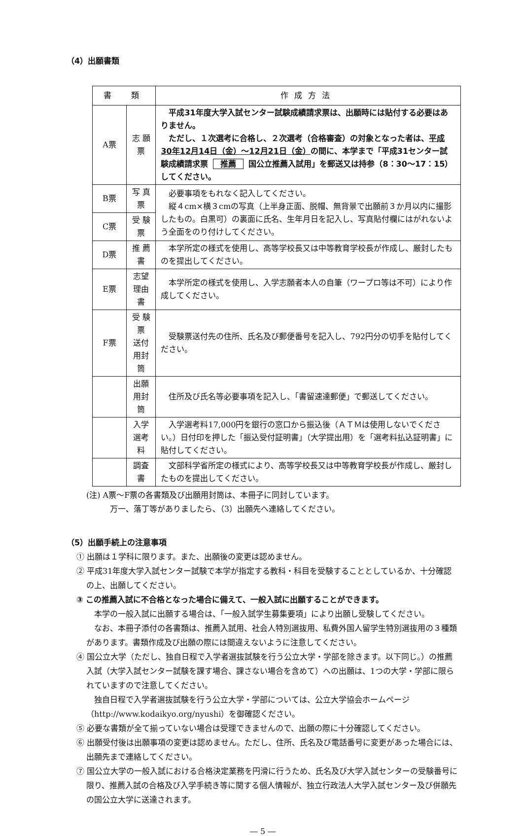（4）出願書類
| 書 類 | | 作成方法 |
| --- | --- | --- |
| A票 | 志 願 票 | 平成31年度大学入試センター試験成績請求票は、出願時には貼付する必要はありません。 ただし、１次選考に合格し、２次選考（合格審査）の対象となった者は、 平成30年12月14日（金）～12月21日（金） の間に、本学まで「平成31センター試験成績請求票 推薦 国公立推薦入試用」を郵送又は持参（8：30～17：15）してください。 |
| B票 | 写 真 票 | 必要事項をもれなく記入してください。 縦４cm×横３cmの写真（上半身正面、脱帽、無背景で出願前３か月以内に撮影したもの。白黒可）の裏面に氏名、生年月日を記入し、写真貼付欄にはがれないよう全面をのり付けしてください。 |
| C票 | 受 験 票 | |
| D票 | 推 薦 書 | 本学所定の様式を使用し、高等学校長又は中等教育学校長が作成し、厳封したものを提出してください。 |
| E票 | 志望理由書 | 本学所定の様式を使用し、入学志願者本人の自筆（ワープロ等は不可）により作成してください。 |
| F票 | 受 験 票 送付用封筒 | 受験票送付先の住所、氏名及び郵便番号を記入し、792円分の切手を貼付してください。 |
| | 出願用封筒 | 住所及び氏名等必要事項を記入し、「書留速達郵便」で郵送してください。 |
| | 入学選考料 | 入学選考料17,000円を銀行の窓口から振込後（ＡＴＭは使用しないでください。）日付印を押した「振込受付証明書」（大学提出用）を「選考料払込証明書」に貼付してください。 |
| | 調査書 | 文部科学省所定の様式により、高等学校長又は中等教育学校長が作成し、厳封したものを提出してください。 |
(注) A票～F票の各書類及び出願用封筒は、本冊子に同封しています。
　　　万一、落丁等がありましたら、（3）出願先へ連絡してください。
（5）出願手続上の注意事項
① 出願は１学科に限ります。また、出願後の変更は認めません。
② 平成31年度大学入試センター試験で本学が指定する教科・科目を受験することとしているか、十分確認の上、出願してください。
③ この推薦入試に不合格となった場合に備えて、一般入試に出願することができます。
本学の一般入試に出願する場合は、「一般入試学生募集要項」により出願し受験してください。
なお、本冊子添付の各書類は、推薦入試用、社会人特別選抜用、私費外国人留学生特別選抜用の３種類があります。書類作成及び出願の際には間違えないように注意してください。
④ 国公立大学（ただし、独自日程で入学者選抜試験を行う公立大学・学部を除きます。以下同じ。）の推薦入試（大学入試センター試験を課す場合、課さない場合を含めて）への出願は、1つの大学・学部に限られていますので注意してください。
独自日程で入学者選抜試験を行う公立大学・学部については、公立大学協会ホームページ（http://www.kodaikyo.org/nyushi）を御確認ください。
⑤ 必要な書類が全て揃っていない場合は受理できませんので、出願の際に十分確認してください。
⑥ 出願受付後は出願事項の変更は認めません。ただし、住所、氏名及び電話番号に変更があった場合には、出願先まで連絡してください。
⑦ 国公立大学の一般入試における合格決定業務を円滑に行うため、氏名及び大学入試センターの受験番号に限り、推薦入試の合格及び入学手続き等に関する個人情報が、独立行政法人大学入試センター及び併願先の国公立大学に送達されます。
― 5 ―